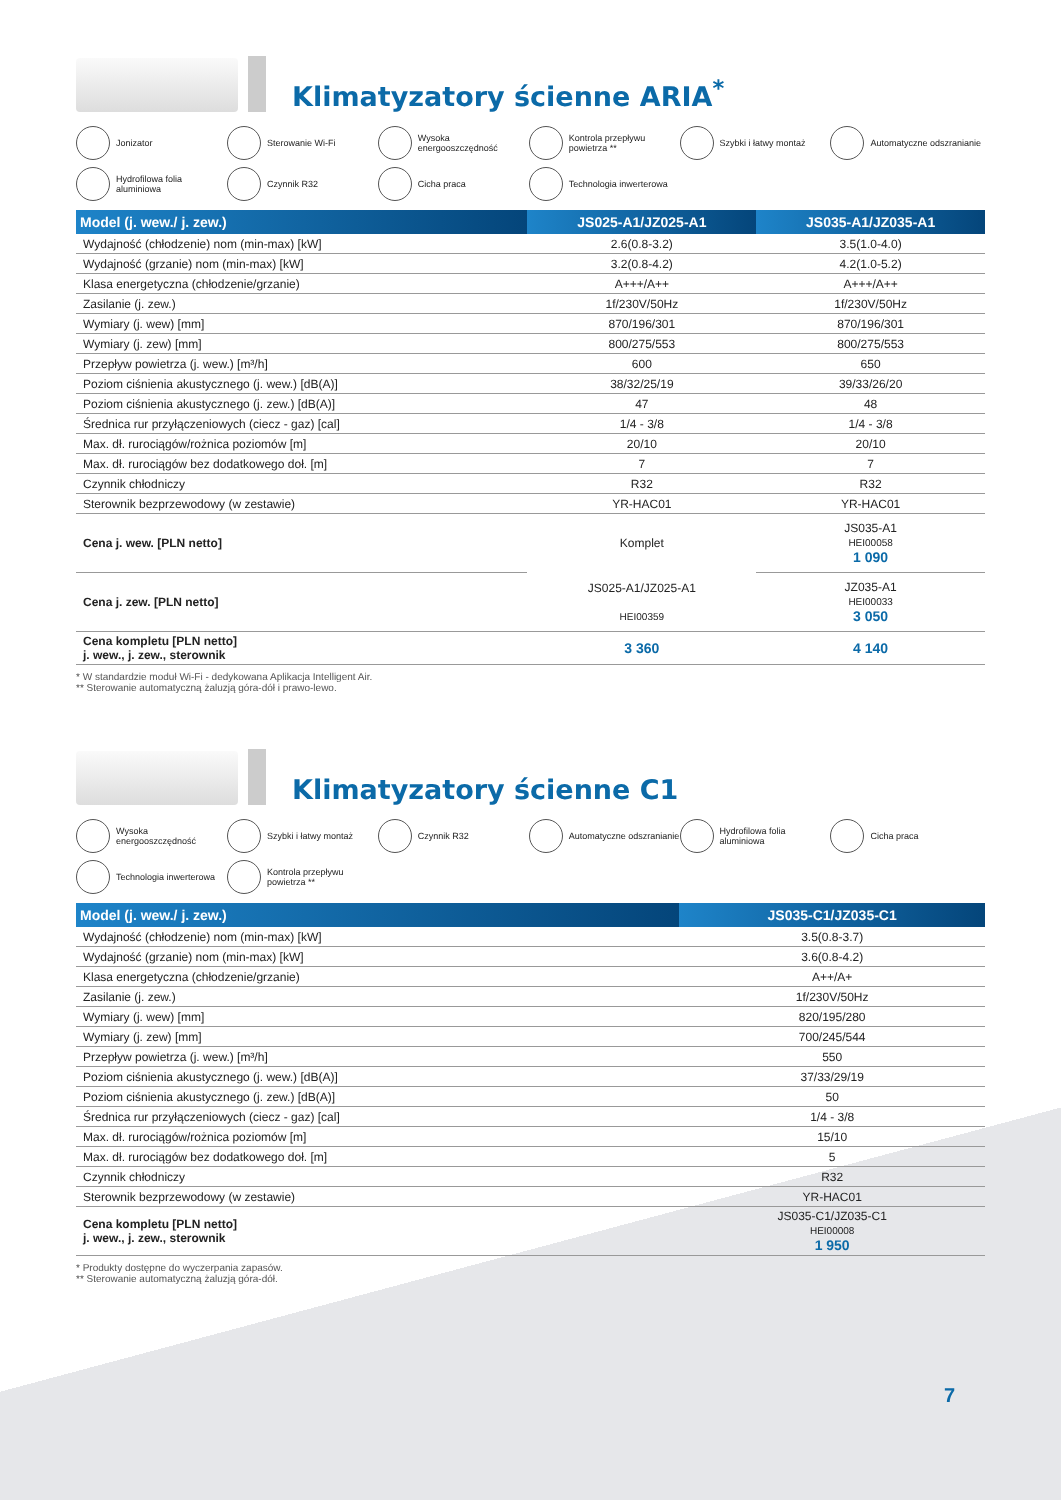Klimatyzatory ścienne ARIA<sup>*</sup>
Jonizator
Sterowanie Wi-Fi
Wysoka energooszczędność
Kontrola przepływu powietrza **
Szybki i łatwy montaż
Automatyczne odszranianie
Hydrofilowa folia aluminiowa
Czynnik R32
Cicha praca
Technologia inwerterowa
| Model (j. wew./ j. zew.) | JS025-A1/JZ025-A1 | JS035-A1/JZ035-A1 |
| --- | --- | --- |
| Wydajność (chłodzenie) nom (min-max) [kW] | 2.6(0.8-3.2) | 3.5(1.0-4.0) |
| Wydajność (grzanie) nom (min-max) [kW] | 3.2(0.8-4.2) | 4.2(1.0-5.2) |
| Klasa energetyczna (chłodzenie/grzanie) | A+++/A++ | A+++/A++ |
| Zasilanie (j. zew.) | 1f/230V/50Hz | 1f/230V/50Hz |
| Wymiary (j. wew) [mm] | 870/196/301 | 870/196/301 |
| Wymiary (j. zew) [mm] | 800/275/553 | 800/275/553 |
| Przepływ powietrza (j. wew.) [m³/h] | 600 | 650 |
| Poziom ciśnienia akustycznego (j. wew.) [dB(A)] | 38/32/25/19 | 39/33/26/20 |
| Poziom ciśnienia akustycznego (j. zew.) [dB(A)] | 47 | 48 |
| Średnica rur przyłączeniowych (ciecz - gaz) [cal] | 1/4 - 3/8 | 1/4 - 3/8 |
| Max. dł. rurociągów/rożnica poziomów [m] | 20/10 | 20/10 |
| Max. dł. rurociągów bez dodatkowego doł. [m] | 7 | 7 |
| Czynnik chłodniczy | R32 | R32 |
| Sterownik bezprzewodowy (w zestawie) | YR-HAC01 | YR-HAC01 |
| Cena j. wew. [PLN netto] | Komplet | JS035-A1 HEI00058 1 090 |
| Cena j. zew. [PLN netto] | JS025-A1/JZ025-A1 HEI00359 | JZ035-A1 HEI00033 3 050 |
| Cena kompletu [PLN netto] j. wew., j. zew., sterownik | 3 360 | 4 140 |
* W standardzie moduł Wi-Fi - dedykowana Aplikacja Intelligent Air.
** Sterowanie automatyczną żaluzją góra-dół i prawo-lewo.
Klimatyzatory ścienne C1
Wysoka energooszczędność
Szybki i łatwy montaż
Czynnik R32
Automatyczne odszranianie
Hydrofilowa folia aluminiowa
Cicha praca
Technologia inwerterowa
Kontrola przepływu powietrza **
| Model (j. wew./ j. zew.) | JS035-C1/JZ035-C1 |
| --- | --- |
| Wydajność (chłodzenie) nom (min-max) [kW] | 3.5(0.8-3.7) |
| Wydajność (grzanie) nom (min-max) [kW] | 3.6(0.8-4.2) |
| Klasa energetyczna (chłodzenie/grzanie) | A++/A+ |
| Zasilanie (j. zew.) | 1f/230V/50Hz |
| Wymiary (j. wew) [mm] | 820/195/280 |
| Wymiary (j. zew) [mm] | 700/245/544 |
| Przepływ powietrza (j. wew.) [m³/h] | 550 |
| Poziom ciśnienia akustycznego (j. wew.) [dB(A)] | 37/33/29/19 |
| Poziom ciśnienia akustycznego (j. zew.) [dB(A)] | 50 |
| Średnica rur przyłączeniowych (ciecz - gaz) [cal] | 1/4 - 3/8 |
| Max. dł. rurociągów/rożnica poziomów [m] | 15/10 |
| Max. dł. rurociągów bez dodatkowego doł. [m] | 5 |
| Czynnik chłodniczy | R32 |
| Sterownik bezprzewodowy (w zestawie) | YR-HAC01 |
| Cena kompletu [PLN netto] j. wew., j. zew., sterownik | JS035-C1/JZ035-C1 HEI00008 1 950 |
* Produkty dostępne do wyczerpania zapasów.
** Sterowanie automatyczną żaluzją góra-dół.
7